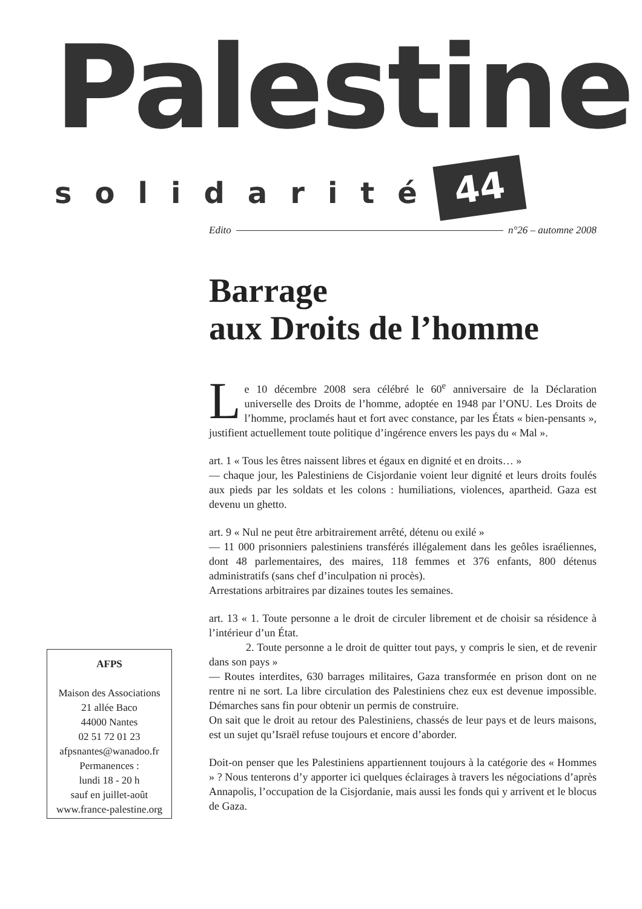Palestine
solidarité 44
Edito n°26 – automne 2008
Barrage
aux Droits de l’homme
Le 10 décembre 2008 sera célébré le 60<sup>e</sup> anniversaire de la Déclaration universelle des Droits de l’homme, adoptée en 1948 par l’ONU. Les Droits de l’homme, proclamés haut et fort avec constance, par les États « bien-pensants », justifient actuellement toute politique d’ingérence envers les pays du « Mal ».
art. 1 « Tous les êtres naissent libres et égaux en dignité et en droits… »
— chaque jour, les Palestiniens de Cisjordanie voient leur dignité et leurs droits foulés aux pieds par les soldats et les colons : humiliations, violences, apartheid. Gaza est devenu un ghetto.
art. 9 « Nul ne peut être arbitrairement arrêté, détenu ou exilé »
— 11 000 prisonniers palestiniens transférés illégalement dans les geôles israéliennes, dont 48 parlementaires, des maires, 118 femmes et 376 enfants, 800 détenus administratifs (sans chef d’inculpation ni procès).
Arrestations arbitraires par dizaines toutes les semaines.
art. 13 « 1. Toute personne a le droit de circuler librement et de choisir sa résidence à l’intérieur d’un État.
2. Toute personne a le droit de quitter tout pays, y compris le sien, et de revenir dans son pays »
— Routes interdites, 630 barrages militaires, Gaza transformée en prison dont on ne rentre ni ne sort. La libre circulation des Palestiniens chez eux est devenue impossible. Démarches sans fin pour obtenir un permis de construire.
On sait que le droit au retour des Palestiniens, chassés de leur pays et de leurs maisons, est un sujet qu’Israël refuse toujours et encore d’aborder.
Doit-on penser que les Palestiniens appartiennent toujours à la catégorie des « Hommes » ? Nous tenterons d’y apporter ici quelques éclairages à travers les négociations d’après Annapolis, l’occupation de la Cisjordanie, mais aussi les fonds qui y arrivent et le blocus de Gaza.
AFPS
Maison des Associations
21 allée Baco
44000 Nantes
02 51 72 01 23
afpsnantes@wanadoo.fr
Permanences :
lundi 18 - 20 h
sauf en juillet-août
www.france-palestine.org